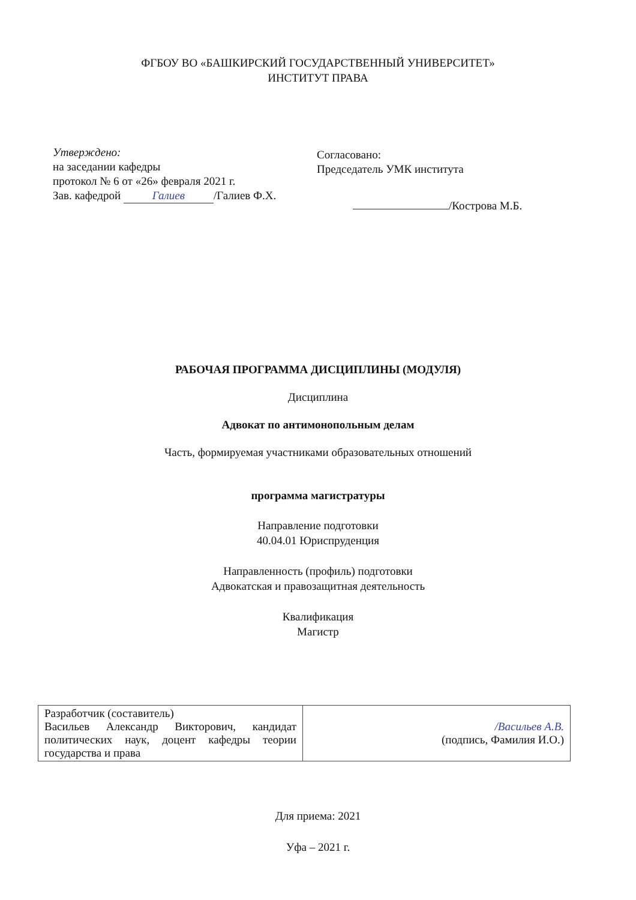ФГБОУ ВО «БАШКИРСКИЙ ГОСУДАРСТВЕННЫЙ УНИВЕРСИТЕТ»
ИНСТИТУТ ПРАВА
Утверждено:
на заседании кафедры
протокол № 6 от «26» февраля 2021 г.
Зав. кафедрой Галиев /Галиев Ф.Х.
Согласовано:
Председатель УМК института
/Кострова М.Б.
РАБОЧАЯ ПРОГРАММА ДИСЦИПЛИНЫ (МОДУЛЯ)
Дисциплина
Адвокат по антимонопольным делам
Часть, формируемая участниками образовательных отношений
программа магистратуры
Направление подготовки
40.04.01 Юриспруденция
Направленность (профиль) подготовки
Адвокатская и правозащитная деятельность
Квалификация
Магистр
| Разработчик (составитель) Васильев Александр Викторович, кандидат политических наук, доцент кафедры теории государства и права | /Васильев А.В. (подпись, Фамилия И.О.) |
Для приема: 2021
Уфа – 2021 г.